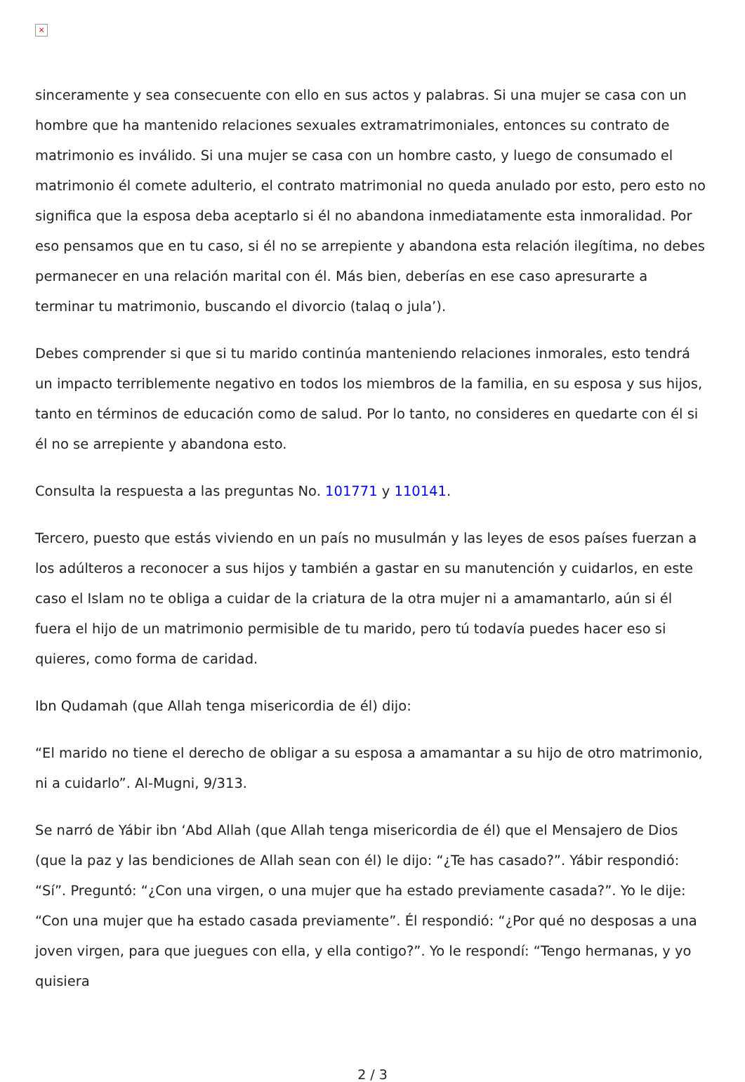×
sinceramente y sea consecuente con ello en sus actos y palabras. Si una mujer se casa con un hombre que ha mantenido relaciones sexuales extramatrimoniales, entonces su contrato de matrimonio es inválido. Si una mujer se casa con un hombre casto, y luego de consumado el matrimonio él comete adulterio, el contrato matrimonial no queda anulado por esto, pero esto no significa que la esposa deba aceptarlo si él no abandona inmediatamente esta inmoralidad. Por eso pensamos que en tu caso, si él no se arrepiente y abandona esta relación ilegítima, no debes permanecer en una relación marital con él. Más bien, deberías en ese caso apresurarte a terminar tu matrimonio, buscando el divorcio (talaq o jula’).
Debes comprender si que si tu marido continúa manteniendo relaciones inmorales, esto tendrá un impacto terriblemente negativo en todos los miembros de la familia, en su esposa y sus hijos, tanto en términos de educación como de salud. Por lo tanto, no consideres en quedarte con él si él no se arrepiente y abandona esto.
Consulta la respuesta a las preguntas No. 101771 y 110141.
Tercero, puesto que estás viviendo en un país no musulmán y las leyes de esos países fuerzan a los adúlteros a reconocer a sus hijos y también a gastar en su manutención y cuidarlos, en este caso el Islam no te obliga a cuidar de la criatura de la otra mujer ni a amamantarlo, aún si él fuera el hijo de un matrimonio permisible de tu marido, pero tú todavía puedes hacer eso si quieres, como forma de caridad.
Ibn Qudamah (que Allah tenga misericordia de él) dijo:
“El marido no tiene el derecho de obligar a su esposa a amamantar a su hijo de otro matrimonio, ni a cuidarlo”. Al-Mugni, 9/313.
Se narró de Yábir ibn ‘Abd Allah (que Allah tenga misericordia de él) que el Mensajero de Dios (que la paz y las bendiciones de Allah sean con él) le dijo: “¿Te has casado?”. Yábir respondió: “Sí”. Preguntó: “¿Con una virgen, o una mujer que ha estado previamente casada?”. Yo le dije: “Con una mujer que ha estado casada previamente”. Él respondió: “¿Por qué no desposas a una joven virgen, para que juegues con ella, y ella contigo?”. Yo le respondí: “Tengo hermanas, y yo quisiera
2 / 3